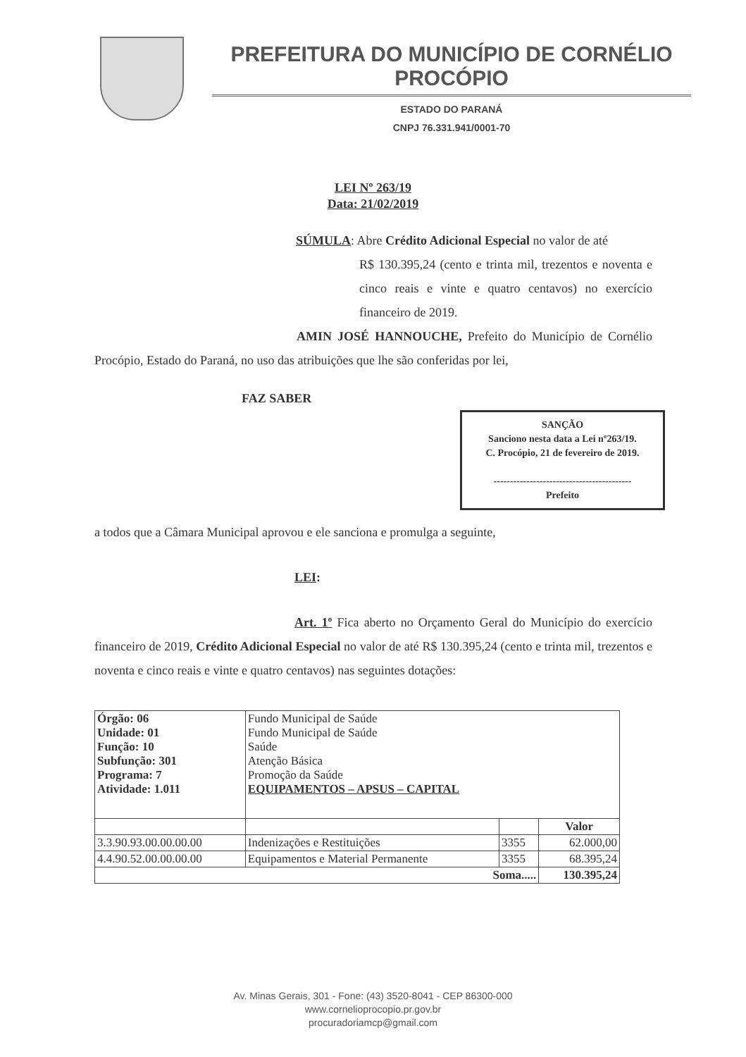PREFEITURA DO MUNICÍPIO DE CORNÉLIO PROCÓPIO
ESTADO DO PARANÁ
CNPJ 76.331.941/0001-70
LEI Nº 263/19
Data: 21/02/2019
SÚMULA: Abre Crédito Adicional Especial no valor de até
R$ 130.395,24 (cento e trinta mil, trezentos e noventa e cinco reais e vinte e quatro centavos) no exercício financeiro de 2019.
AMIN JOSÉ HANNOUCHE, Prefeito do Município de Cornélio Procópio, Estado do Paraná, no uso das atribuições que lhe são conferidas por lei,
FAZ SABER
SANÇÃO
Sanciono nesta data a Lei nº263/19.
C. Procópio, 21 de fevereiro de 2019.
------------------------------------------
Prefeito
a todos que a Câmara Municipal aprovou e ele sanciona e promulga a seguinte,
LEI:
Art. 1º Fica aberto no Orçamento Geral do Município do exercício financeiro de 2019, Crédito Adicional Especial no valor de até R$ 130.395,24 (cento e trinta mil, trezentos e noventa e cinco reais e vinte e quatro centavos) nas seguintes dotações:
| Órgão: 06 Unidade: 01 Função: 10 Subfunção: 301 Programa: 7 Atividade: 1.011 | Fundo Municipal de Saúde Fundo Municipal de Saúde Saúde Atenção Básica Promoção da Saúde EQUIPAMENTOS – APSUS – CAPITAL | | |
| | | | Valor |
| 3.3.90.93.00.00.00.00 | Indenizações e Restituições | 3355 | 62.000,00 |
| 4.4.90.52.00.00.00.00 | Equipamentos e Material Permanente | 3355 | 68.395,24 |
| Soma..... | | | 130.395,24 |
Av. Minas Gerais, 301 - Fone: (43) 3520-8041 - CEP 86300-000
www.cornelioprocopio.pr.gov.br
procuradoriamcp@gmail.com